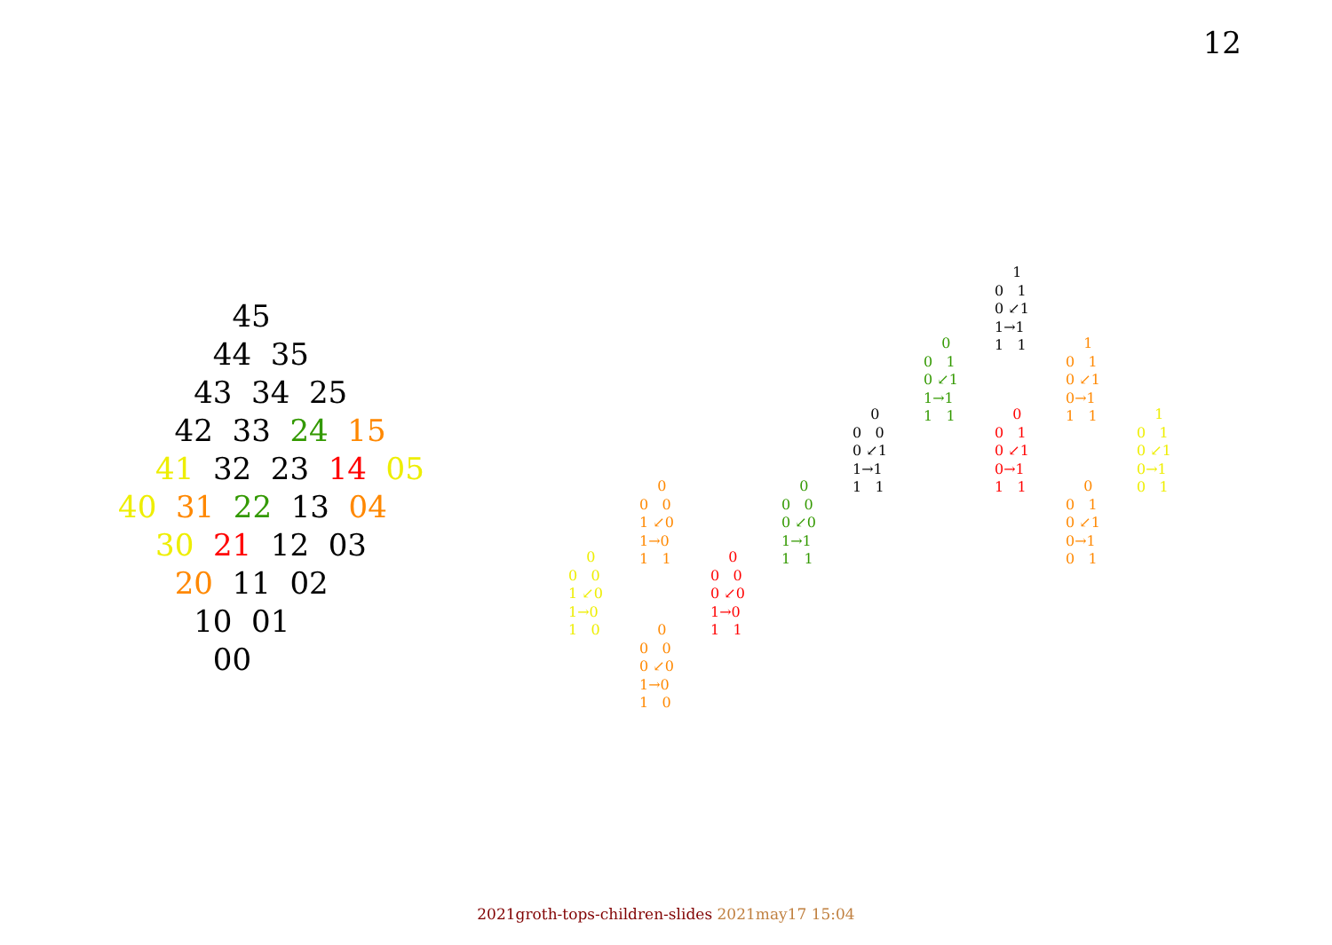12
45
44 35
43 34 25
42 33 24 15
41 32 23 14 05
40 31 22 13 04
30 21 12 03
20 11 02
10 01
00
0 0 0 1 ↙0 1→0 1 0
0 0 0 1 ↙0 1→0 1 1
0 0 0 0 ↙0 1→0 1 0
0 0 0 0 ↙0 1→0 1 1
0 0 0 0 ↙0 1→1 1 1
0 0 0 0 ↙1 1→1 1 1
0 0 1 0 ↙1 1→1 1 1
1 0 1 0 ↙1 1→1 1 1
0 0 1 0 ↙1 0→1 1 1
1 0 1 0 ↙1 0→1 1 1
0 0 1 0 ↙1 0→1 0 1
1 0 1 0 ↙1 0→1 0 1
2021groth-tops-children-slides 2021may17 15:04